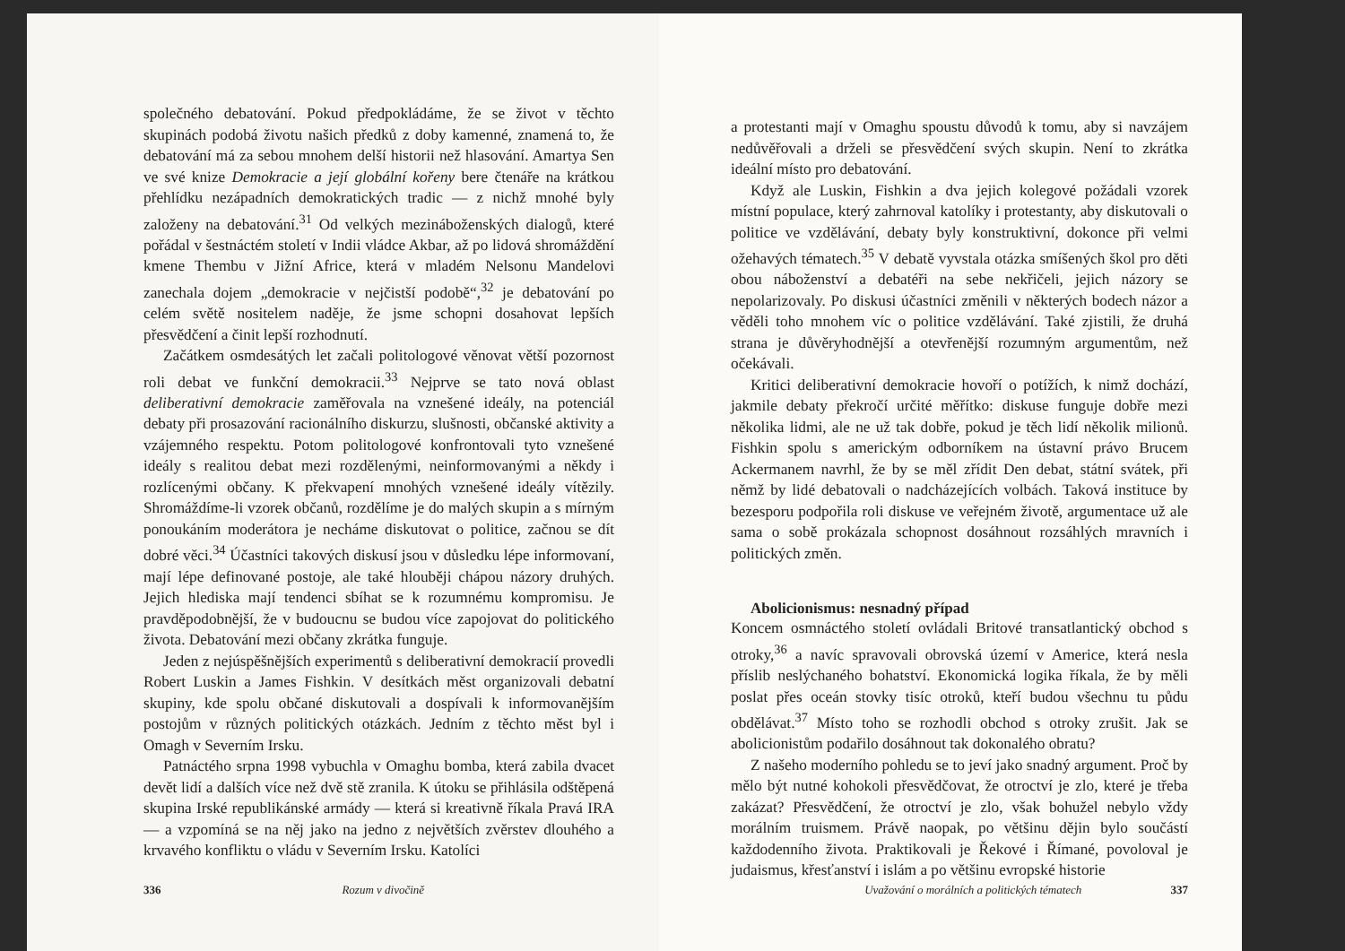společného debatování. Pokud předpokládáme, že se život v těchto skupinách podobá životu našich předků z doby kamenné, znamená to, že debatování má za sebou mnohem delší historii než hlasování. Amartya Sen ve své knize Demokracie a její globální kořeny bere čtenáře na krátkou přehlídku nezápadních demokratických tradic — z nichž mnohé byly založeny na debatování.<sup>31</sup> Od velkých mezináboženských dialogů, které pořádal v šestnáctém století v Indii vládce Akbar, až po lidová shromáždění kmene Thembu v Jižní Africe, která v mladém Nelsonu Mandelovi zanechala dojem „demokracie v nejčistší podobě“,<sup>32</sup> je debatování po celém světě nositelem naděje, že jsme schopni dosahovat lepších přesvědčení a činit lepší rozhodnutí.
Začátkem osmdesátých let začali politologové věnovat větší pozornost roli debat ve funkční demokracii.<sup>33</sup> Nejprve se tato nová oblast deliberativní demokracie zaměřovala na vznešené ideály, na potenciál debaty při prosazování racionálního diskurzu, slušnosti, občanské aktivity a vzájemného respektu. Potom politologové konfrontovali tyto vznešené ideály s realitou debat mezi rozdělenými, neinformovanými a někdy i rozlícenými občany. K překvapení mnohých vznešené ideály vítězily. Shromáždíme-li vzorek občanů, rozdělíme je do malých skupin a s mírným ponoukáním moderátora je necháme diskutovat o politice, začnou se dít dobré věci.<sup>34</sup> Účastníci takových diskusí jsou v důsledku lépe informovaní, mají lépe definované postoje, ale také hlouběji chápou názory druhých. Jejich hlediska mají tendenci sbíhat se k rozumnému kompromisu. Je pravděpodobnější, že v budoucnu se budou více zapojovat do politického života. Debatování mezi občany zkrátka funguje.
Jeden z nejúspěšnějších experimentů s deliberativní demokracií provedli Robert Luskin a James Fishkin. V desítkách měst organizovali debatní skupiny, kde spolu občané diskutovali a dospívali k informovanějším postojům v různých politických otázkách. Jedním z těchto měst byl i Omagh v Severním Irsku.
Patnáctého srpna 1998 vybuchla v Omaghu bomba, která zabila dvacet devět lidí a dalších více než dvě stě zranila. K útoku se přihlásila odštěpená skupina Irské republikánské armády — která si kreativně říkala Pravá IRA — a vzpomíná se na něj jako na jedno z největších zvěrstev dlouhého a krvavého konfliktu o vládu v Severním Irsku. Katolíci
336 Rozum v divočině
a protestanti mají v Omaghu spoustu důvodů k tomu, aby si navzájem nedůvěřovali a drželi se přesvědčení svých skupin. Není to zkrátka ideální místo pro debatování.
Když ale Luskin, Fishkin a dva jejich kolegové požádali vzorek místní populace, který zahrnoval katolíky i protestanty, aby diskutovali o politice ve vzdělávání, debaty byly konstruktivní, dokonce při velmi ožehavých tématech.<sup>35</sup> V debatě vyvstala otázka smíšených škol pro děti obou náboženství a debatéři na sebe nekřičeli, jejich názory se nepolarizovaly. Po diskusi účastníci změnili v některých bodech názor a věděli toho mnohem víc o politice vzdělávání. Také zjistili, že druhá strana je důvěryhodnější a otevřenější rozumným argumentům, než očekávali.
Kritici deliberativní demokracie hovoří o potížích, k nimž dochází, jakmile debaty překročí určité měřítko: diskuse funguje dobře mezi několika lidmi, ale ne už tak dobře, pokud je těch lidí několik milionů. Fishkin spolu s americkým odborníkem na ústavní právo Brucem Ackermanem navrhl, že by se měl zřídit Den debat, státní svátek, při němž by lidé debatovali o nadcházejících volbách. Taková instituce by bezesporu podpořila roli diskuse ve veřejném životě, argumentace už ale sama o sobě prokázala schopnost dosáhnout rozsáhlých mravních i politických změn.
Abolicionismus: nesnadný případ
Koncem osmnáctého století ovládali Britové transatlantický obchod s otroky,<sup>36</sup> a navíc spravovali obrovská území v Americe, která nesla příslib neslýchaného bohatství. Ekonomická logika říkala, že by měli poslat přes oceán stovky tisíc otroků, kteří budou všechnu tu půdu obdělávat.<sup>37</sup> Místo toho se rozhodli obchod s otroky zrušit. Jak se abolicionistům podařilo dosáhnout tak dokonalého obratu?
Z našeho moderního pohledu se to jeví jako snadný argument. Proč by mělo být nutné kohokoli přesvědčovat, že otroctví je zlo, které je třeba zakázat? Přesvědčení, že otroctví je zlo, však bohužel nebylo vždy morálním truismem. Právě naopak, po většinu dějin bylo součástí každodenního života. Praktikovali je Řekové i Římané, povoloval je judaismus, křesťanství i islám a po většinu evropské historie
Uvažování o morálních a politických tématech 337